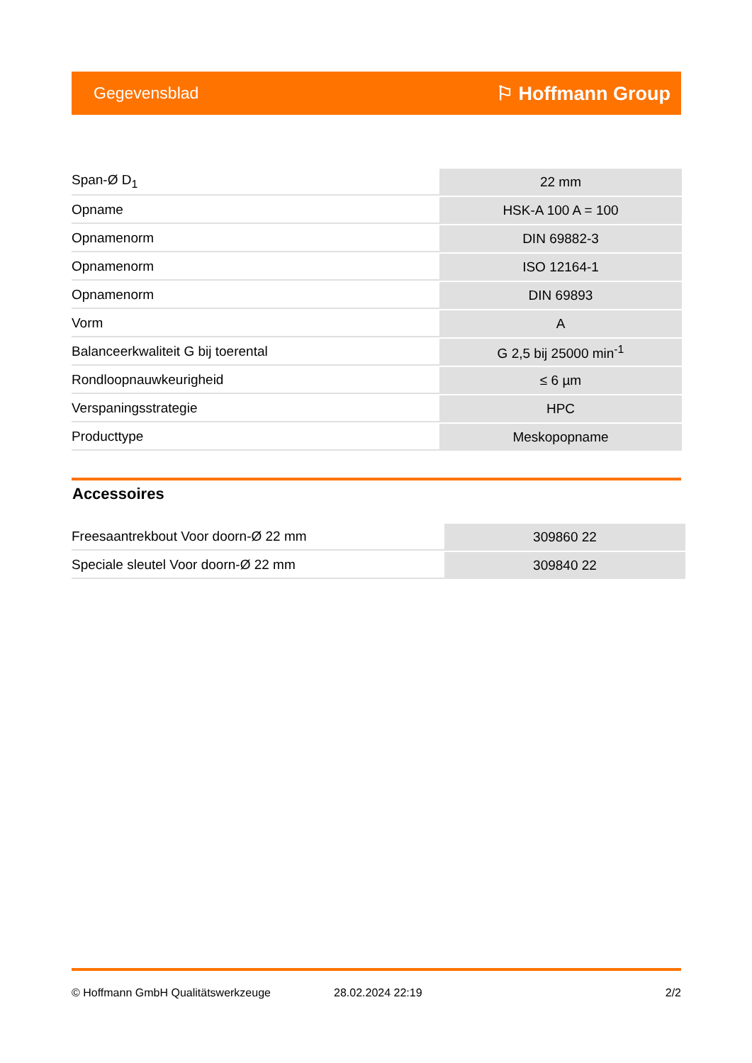Gegevensblad ⚐ Hoffmann Group
| Span-Ø D<sub>1</sub> | 22 mm |
| Opname | HSK-A 100 A = 100 |
| Opnamenorm | DIN 69882-3 |
| Opnamenorm | ISO 12164-1 |
| Opnamenorm | DIN 69893 |
| Vorm | A |
| Balanceerkwaliteit G bij toerental | G 2,5 bij 25000 min<sup>-1</sup> |
| Rondloopnauwkeurigheid | ≤ 6 µm |
| Verspaningsstrategie | HPC |
| Producttype | Meskopopname |
Accessoires
| Freesaantrekbout Voor doorn-Ø 22 mm | 309860 22 |
| Speciale sleutel Voor doorn-Ø 22 mm | 309840 22 |
© Hoffmann GmbH Qualitätswerkzeuge 28.02.2024 22:19 2/2